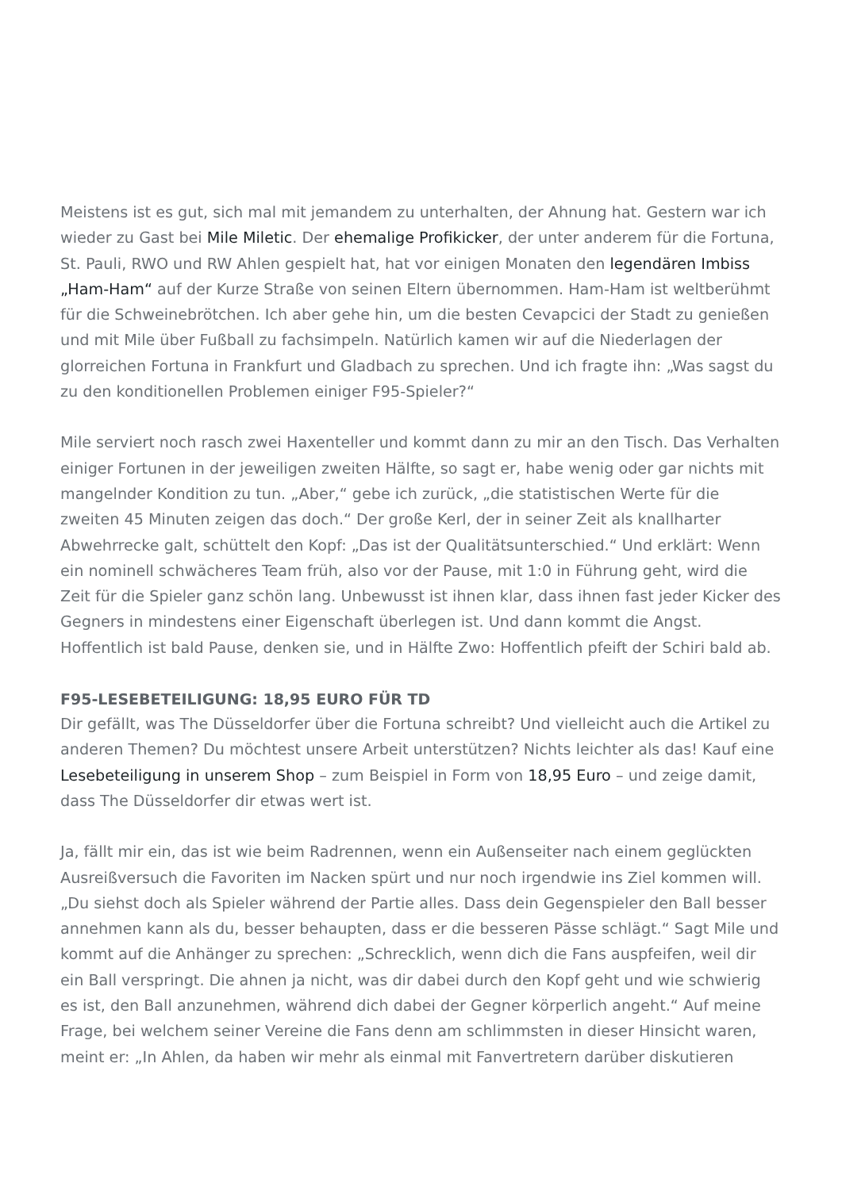Meistens ist es gut, sich mal mit jemandem zu unterhalten, der Ahnung hat. Gestern war ich wieder zu Gast bei Mile Miletic. Der ehemalige Profikicker, der unter anderem für die Fortuna, St. Pauli, RWO und RW Ahlen gespielt hat, hat vor einigen Monaten den legendären Imbiss „Ham-Ham“ auf der Kurze Straße von seinen Eltern übernommen. Ham-Ham ist weltberühmt für die Schweinebrötchen. Ich aber gehe hin, um die besten Cevapcici der Stadt zu genießen und mit Mile über Fußball zu fachsimpeln. Natürlich kamen wir auf die Niederlagen der glorreichen Fortuna in Frankfurt und Gladbach zu sprechen. Und ich fragte ihn: „Was sagst du zu den konditionellen Problemen einiger F95-Spieler?“
Mile serviert noch rasch zwei Haxenteller und kommt dann zu mir an den Tisch. Das Verhalten einiger Fortunen in der jeweiligen zweiten Hälfte, so sagt er, habe wenig oder gar nichts mit mangelnder Kondition zu tun. „Aber,“ gebe ich zurück, „die statistischen Werte für die zweiten 45 Minuten zeigen das doch.“ Der große Kerl, der in seiner Zeit als knallharter Abwehrrecke galt, schüttelt den Kopf: „Das ist der Qualitätsunterschied.“ Und erklärt: Wenn ein nominell schwächeres Team früh, also vor der Pause, mit 1:0 in Führung geht, wird die Zeit für die Spieler ganz schön lang. Unbewusst ist ihnen klar, dass ihnen fast jeder Kicker des Gegners in mindestens einer Eigenschaft überlegen ist. Und dann kommt die Angst. Hoffentlich ist bald Pause, denken sie, und in Hälfte Zwo: Hoffentlich pfeift der Schiri bald ab.
F95-LESEBETEILIGUNG: 18,95 EURO FÜR TD
Dir gefällt, was The Düsseldorfer über die Fortuna schreibt? Und vielleicht auch die Artikel zu anderen Themen? Du möchtest unsere Arbeit unterstützen? Nichts leichter als das! Kauf eine Lesebeteiligung in unserem Shop – zum Beispiel in Form von 18,95 Euro – und zeige damit, dass The Düsseldorfer dir etwas wert ist.
Ja, fällt mir ein, das ist wie beim Radrennen, wenn ein Außenseiter nach einem geglückten Ausreißversuch die Favoriten im Nacken spürt und nur noch irgendwie ins Ziel kommen will. „Du siehst doch als Spieler während der Partie alles. Dass dein Gegenspieler den Ball besser annehmen kann als du, besser behaupten, dass er die besseren Pässe schlägt.“ Sagt Mile und kommt auf die Anhänger zu sprechen: „Schrecklich, wenn dich die Fans auspfeifen, weil dir ein Ball verspringt. Die ahnen ja nicht, was dir dabei durch den Kopf geht und wie schwierig es ist, den Ball anzunehmen, während dich dabei der Gegner körperlich angeht.“ Auf meine Frage, bei welchem seiner Vereine die Fans denn am schlimmsten in dieser Hinsicht waren, meint er: „In Ahlen, da haben wir mehr als einmal mit Fanvertretern darüber diskutieren